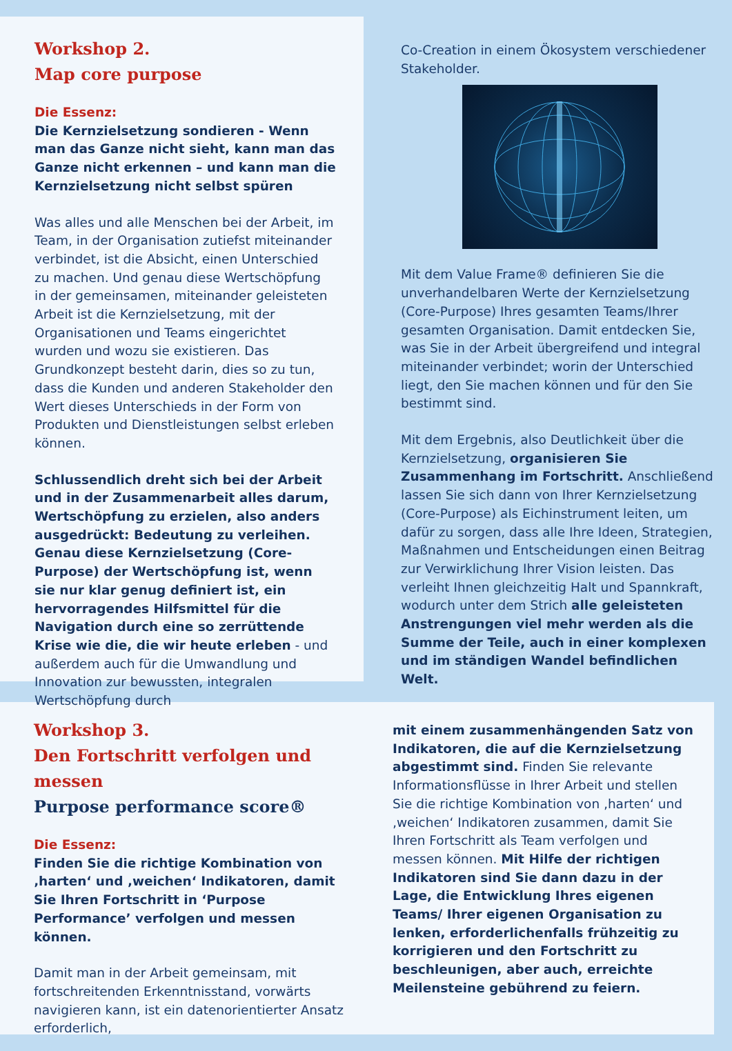Workshop 2.
Map core purpose
Die Essenz:
Die Kernzielsetzung sondieren - Wenn man das Ganze nicht sieht, kann man das Ganze nicht erkennen – und kann man die Kernzielsetzung nicht selbst spüren
Was alles und alle Menschen bei der Arbeit, im Team, in der Organisation zutiefst miteinander verbindet, ist die Absicht, einen Unterschied zu machen. Und genau diese Wertschöpfung in der gemeinsamen, miteinander geleisteten Arbeit ist die Kernzielsetzung, mit der Organisationen und Teams eingerichtet wurden und wozu sie existieren. Das Grundkonzept besteht darin, dies so zu tun, dass die Kunden und anderen Stakeholder den Wert dieses Unterschieds in der Form von Produkten und Dienstleistungen selbst erleben können.
Schlussendlich dreht sich bei der Arbeit und in der Zusammenarbeit alles darum, Wertschöpfung zu erzielen, also anders ausgedrückt: Bedeutung zu verleihen. Genau diese Kernzielsetzung (Core-Purpose) der Wertschöpfung ist, wenn sie nur klar genug definiert ist, ein hervorragendes Hilfsmittel für die Navigation durch eine so zerrüttende Krise wie die, die wir heute erleben - und außerdem auch für die Umwandlung und Innovation zur bewussten, integralen Wertschöpfung durch
Co-Creation in einem Ökosystem verschiedener Stakeholder.
Mit dem Value Frame® definieren Sie die unverhandelbaren Werte der Kernzielsetzung (Core-Purpose) Ihres gesamten Teams/Ihrer gesamten Organisation. Damit entdecken Sie, was Sie in der Arbeit übergreifend und integral miteinander verbindet; worin der Unterschied liegt, den Sie machen können und für den Sie bestimmt sind.
Mit dem Ergebnis, also Deutlichkeit über die Kernzielsetzung, organisieren Sie Zusammenhang im Fortschritt. Anschließend lassen Sie sich dann von Ihrer Kernzielsetzung (Core-Purpose) als Eichinstrument leiten, um dafür zu sorgen, dass alle Ihre Ideen, Strategien, Maßnahmen und Entscheidungen einen Beitrag zur Verwirklichung Ihrer Vision leisten. Das verleiht Ihnen gleichzeitig Halt und Spannkraft, wodurch unter dem Strich alle geleisteten Anstrengungen viel mehr werden als die Summe der Teile, auch in einer komplexen und im ständigen Wandel befindlichen Welt.
Workshop 3.
Den Fortschritt verfolgen und messen
Purpose performance score®
Die Essenz:
Finden Sie die richtige Kombination von ‚harten‘ und ‚weichen‘ Indikatoren, damit Sie Ihren Fortschritt in ‘Purpose Performance’ verfolgen und messen können.
Damit man in der Arbeit gemeinsam, mit fortschreitenden Erkenntnisstand, vorwärts navigieren kann, ist ein datenorientierter Ansatz erforderlich,
mit einem zusammenhängenden Satz von Indikatoren, die auf die Kernzielsetzung abgestimmt sind. Finden Sie relevante Informationsflüsse in Ihrer Arbeit und stellen Sie die richtige Kombination von ‚harten‘ und ‚weichen‘ Indikatoren zusammen, damit Sie Ihren Fortschritt als Team verfolgen und messen können. Mit Hilfe der richtigen Indikatoren sind Sie dann dazu in der Lage, die Entwicklung Ihres eigenen Teams/ Ihrer eigenen Organisation zu lenken, erforderlichenfalls frühzeitig zu korrigieren und den Fortschritt zu beschleunigen, aber auch, erreichte Meilensteine gebührend zu feiern.